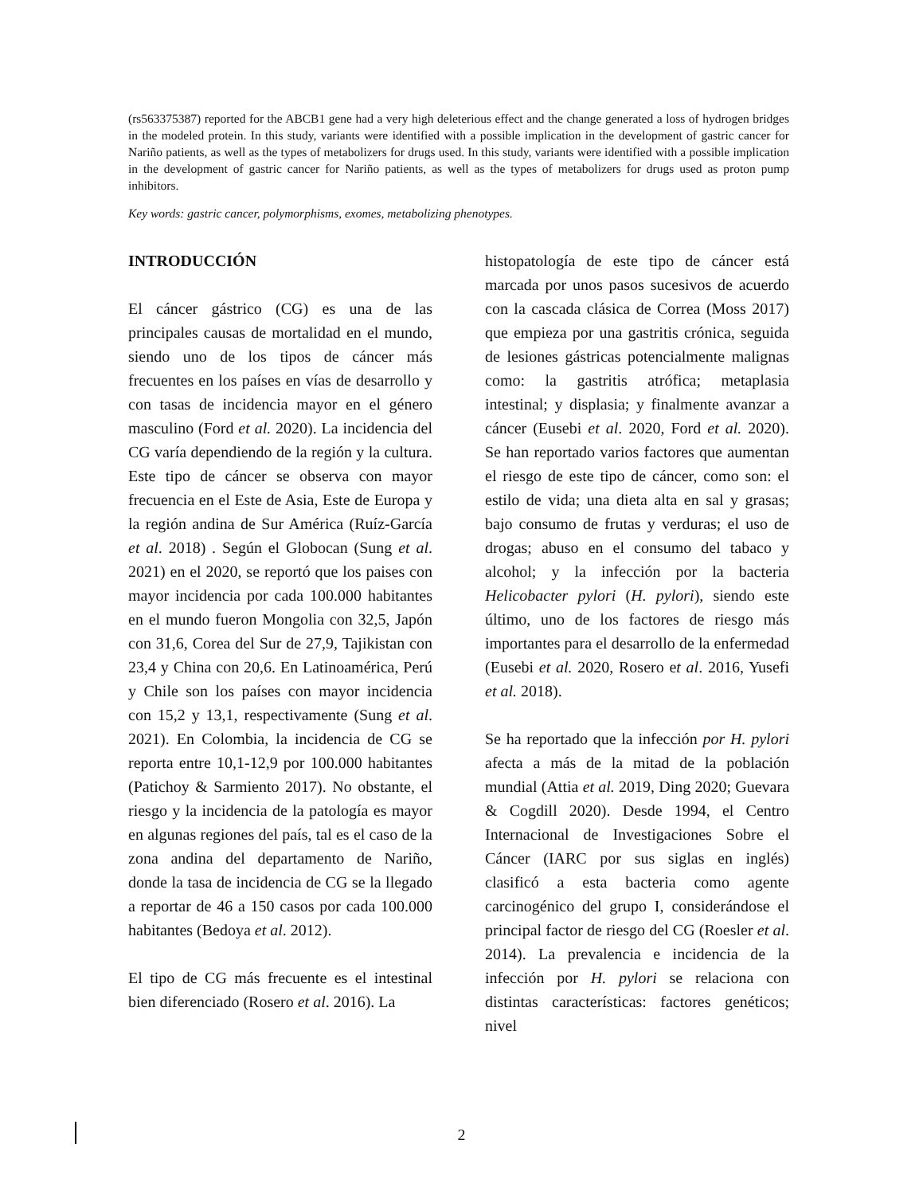(rs563375387) reported for the ABCB1 gene had a very high deleterious effect and the change generated a loss of hydrogen bridges in the modeled protein. In this study, variants were identified with a possible implication in the development of gastric cancer for Nariño patients, as well as the types of metabolizers for drugs used. In this study, variants were identified with a possible implication in the development of gastric cancer for Nariño patients, as well as the types of metabolizers for drugs used as proton pump inhibitors.
Key words: gastric cancer, polymorphisms, exomes, metabolizing phenotypes.
INTRODUCCIÓN
El cáncer gástrico (CG) es una de las principales causas de mortalidad en el mundo, siendo uno de los tipos de cáncer más frecuentes en los países en vías de desarrollo y con tasas de incidencia mayor en el género masculino (Ford et al. 2020). La incidencia del CG varía dependiendo de la región y la cultura. Este tipo de cáncer se observa con mayor frecuencia en el Este de Asia, Este de Europa y la región andina de Sur América (Ruíz-García et al. 2018) . Según el Globocan (Sung et al. 2021) en el 2020, se reportó que los paises con mayor incidencia por cada 100.000 habitantes en el mundo fueron Mongolia con 32,5, Japón con 31,6, Corea del Sur de 27,9, Tajikistan con 23,4 y China con 20,6. En Latinoamérica, Perú y Chile son los países con mayor incidencia con 15,2 y 13,1, respectivamente (Sung et al. 2021). En Colombia, la incidencia de CG se reporta entre 10,1-12,9 por 100.000 habitantes (Patichoy & Sarmiento 2017). No obstante, el riesgo y la incidencia de la patología es mayor en algunas regiones del país, tal es el caso de la zona andina del departamento de Nariño, donde la tasa de incidencia de CG se la llegado a reportar de 46 a 150 casos por cada 100.000 habitantes (Bedoya et al. 2012).
El tipo de CG más frecuente es el intestinal bien diferenciado (Rosero et al. 2016). La
histopatología de este tipo de cáncer está marcada por unos pasos sucesivos de acuerdo con la cascada clásica de Correa (Moss 2017) que empieza por una gastritis crónica, seguida de lesiones gástricas potencialmente malignas como: la gastritis atrófica; metaplasia intestinal; y displasia; y finalmente avanzar a cáncer (Eusebi et al. 2020, Ford et al. 2020). Se han reportado varios factores que aumentan el riesgo de este tipo de cáncer, como son: el estilo de vida; una dieta alta en sal y grasas; bajo consumo de frutas y verduras; el uso de drogas; abuso en el consumo del tabaco y alcohol; y la infección por la bacteria Helicobacter pylori (H. pylori), siendo este último, uno de los factores de riesgo más importantes para el desarrollo de la enfermedad (Eusebi et al. 2020, Rosero et al. 2016, Yusefi et al. 2018).
Se ha reportado que la infección por H. pylori afecta a más de la mitad de la población mundial (Attia et al. 2019, Ding 2020; Guevara & Cogdill 2020). Desde 1994, el Centro Internacional de Investigaciones Sobre el Cáncer (IARC por sus siglas en inglés) clasificó a esta bacteria como agente carcinogénico del grupo I, considerándose el principal factor de riesgo del CG (Roesler et al. 2014). La prevalencia e incidencia de la infección por H. pylori se relaciona con distintas características: factores genéticos; nivel
2